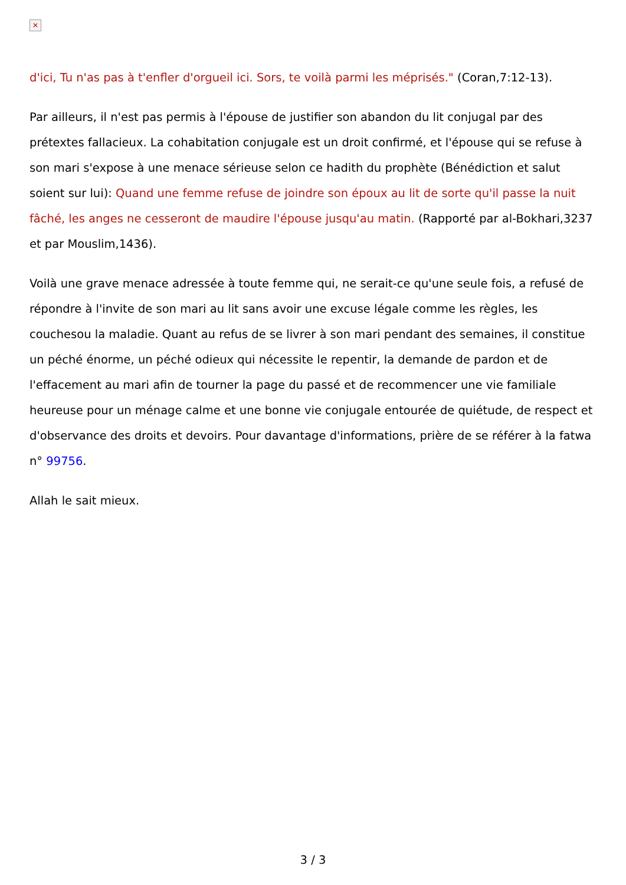✕
d'ici, Tu n'as pas à t'enfler d'orgueil ici. Sors, te voilà parmi les méprisés." (Coran,7:12-13).
Par ailleurs, il n'est pas permis à l'épouse de justifier son abandon du lit conjugal par des prétextes fallacieux. La cohabitation conjugale est un droit confirmé, et l'épouse qui se refuse à son mari s'expose à une menace sérieuse selon ce hadith du prophète (Bénédiction et salut soient sur lui): Quand une femme refuse de joindre son époux au lit de sorte qu'il passe la nuit fâché, les anges ne cesseront de maudire l'épouse jusqu'au matin. (Rapporté par al-Bokhari,3237 et par Mouslim,1436).
Voilà une grave menace adressée à toute femme qui, ne serait-ce qu'une seule fois, a refusé de répondre à l'invite de son mari au lit sans avoir une excuse légale comme les règles, les couchesou la maladie. Quant au refus de se livrer à son mari pendant des semaines, il constitue un péché énorme, un péché odieux qui nécessite le repentir, la demande de pardon et de l'effacement au mari afin de tourner la page du passé et de recommencer une vie familiale heureuse pour un ménage calme et une bonne vie conjugale entourée de quiétude, de respect et d'observance des droits et devoirs. Pour davantage d'informations, prière de se référer à la fatwa n° 99756.
Allah le sait mieux.
3 / 3